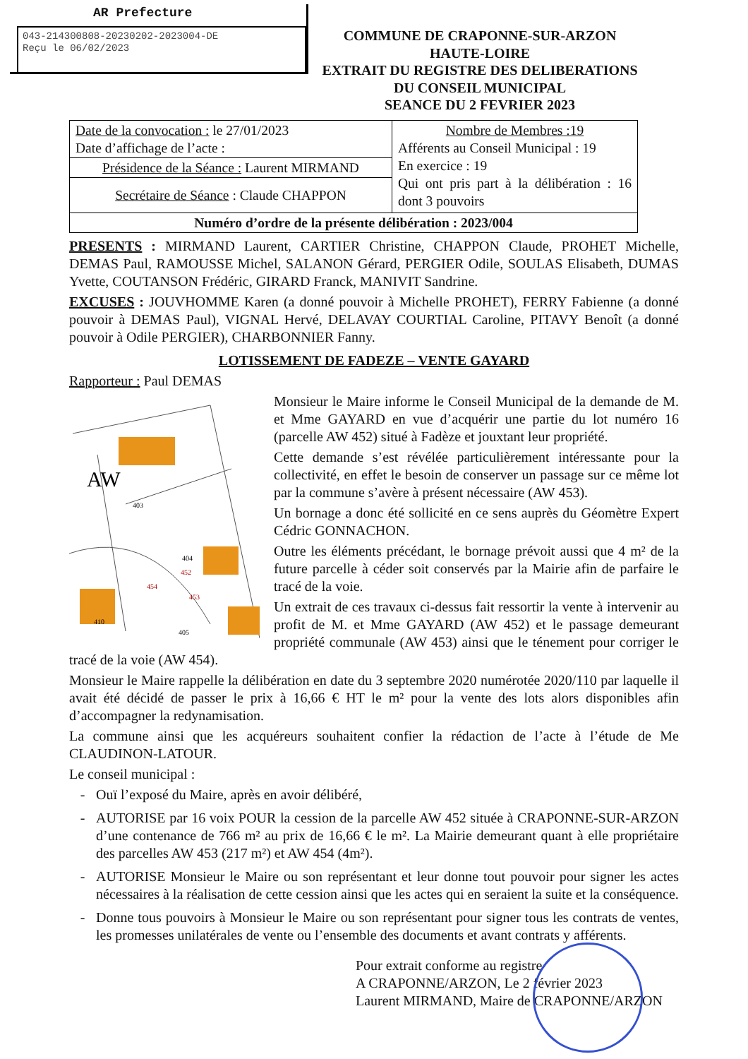AR Prefecture
043-214300808-20230202-2023004-DE
Reçu le 06/02/2023
COMMUNE DE CRAPONNE-SUR-ARZON
HAUTE-LOIRE
EXTRAIT DU REGISTRE DES DELIBERATIONS
DU CONSEIL MUNICIPAL
SEANCE DU 2 FEVRIER 2023
| Date de la convocation : le 27/01/2023 Date d’affichage de l’acte : | Nombre de Membres :19 Afférents au Conseil Municipal : 19 En exercice : 19 Qui ont pris part à la délibération : 16 dont 3 pouvoirs |
| Présidence de la Séance : Laurent MIRMAND | |
| Secrétaire de Séance : Claude CHAPPON | |
| Numéro d’ordre de la présente délibération : 2023/004 | |
PRESENTS : MIRMAND Laurent, CARTIER Christine, CHAPPON Claude, PROHET Michelle, DEMAS Paul, RAMOUSSE Michel, SALANON Gérard, PERGIER Odile, SOULAS Elisabeth, DUMAS Yvette, COUTANSON Frédéric, GIRARD Franck, MANIVIT Sandrine.
EXCUSES : JOUVHOMME Karen (a donné pouvoir à Michelle PROHET), FERRY Fabienne (a donné pouvoir à DEMAS Paul), VIGNAL Hervé, DELAVAY COURTIAL Caroline, PITAVY Benoît (a donné pouvoir à Odile PERGIER), CHARBONNIER Fanny.
LOTISSEMENT DE FADEZE – VENTE GAYARD
Rapporteur : Paul DEMAS
AW
403
404
452
454
453
410
405
Monsieur le Maire informe le Conseil Municipal de la demande de M. et Mme GAYARD en vue d’acquérir une partie du lot numéro 16 (parcelle AW 452) situé à Fadèze et jouxtant leur propriété.
Cette demande s’est révélée particulièrement intéressante pour la collectivité, en effet le besoin de conserver un passage sur ce même lot par la commune s’avère à présent nécessaire (AW 453).
Un bornage a donc été sollicité en ce sens auprès du Géomètre Expert Cédric GONNACHON.
Outre les éléments précédant, le bornage prévoit aussi que 4 m² de la future parcelle à céder soit conservés par la Mairie afin de parfaire le tracé de la voie.
Un extrait de ces travaux ci-dessus fait ressortir la vente à intervenir au profit de M. et Mme GAYARD (AW 452) et le passage demeurant propriété communale (AW 453) ainsi que le ténement pour corriger le tracé de la voie (AW 454).
Monsieur le Maire rappelle la délibération en date du 3 septembre 2020 numérotée 2020/110 par laquelle il avait été décidé de passer le prix à 16,66 € HT le m² pour la vente des lots alors disponibles afin d’accompagner la redynamisation.
La commune ainsi que les acquéreurs souhaitent confier la rédaction de l’acte à l’étude de Me CLAUDINON-LATOUR.
Le conseil municipal :
- Ouï l’exposé du Maire, après en avoir délibéré,
- AUTORISE par 16 voix POUR la cession de la parcelle AW 452 située à CRAPONNE-SUR-ARZON d’une contenance de 766 m² au prix de 16,66 € le m². La Mairie demeurant quant à elle propriétaire des parcelles AW 453 (217 m²) et AW 454 (4m²).
- AUTORISE Monsieur le Maire ou son représentant et leur donne tout pouvoir pour signer les actes nécessaires à la réalisation de cette cession ainsi que les actes qui en seraient la suite et la conséquence.
- Donne tous pouvoirs à Monsieur le Maire ou son représentant pour signer tous les contrats de ventes, les promesses unilatérales de vente ou l’ensemble des documents et avant contrats y afférents.
Pour extrait conforme au registre
A CRAPONNE/ARZON, Le 2 février 2023
Laurent MIRMAND, Maire de CRAPONNE/ARZON